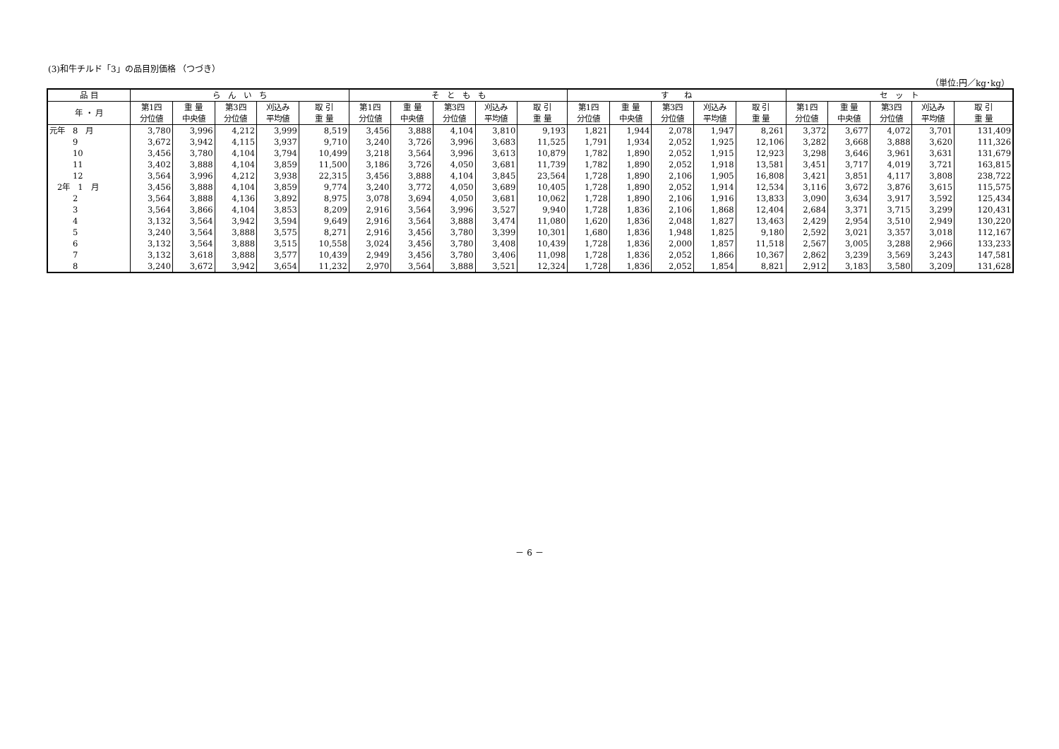(3)和牛チルド「3」の品目別価格 （つづき）
（単位:円／kg･kg）
| 品 目 | ら ん い ち | | | | | そ と も も | | | | | す ね | | | | | セ ッ ト | | | | |
| --- | --- | --- | --- | --- | --- | --- | --- | --- | --- | --- | --- | --- | --- | --- | --- | --- | --- | --- | --- | --- |
| 年 ・ 月 | 第1四 分位値 | 重 量 中央値 | 第3四 分位値 | 刈込み 平均値 | 取 引 重 量 | 第1四 分位値 | 重 量 中央値 | 第3四 分位値 | 刈込み 平均値 | 取 引 重 量 | 第1四 分位値 | 重 量 中央値 | 第3四 分位値 | 刈込み 平均値 | 取 引 重 量 | 第1四 分位値 | 重 量 中央値 | 第3四 分位値 | 刈込み 平均値 | 取 引 重 量 |
| 元年 8 月 | 3,780 | 3,996 | 4,212 | 3,999 | 8,519 | 3,456 | 3,888 | 4,104 | 3,810 | 9,193 | 1,821 | 1,944 | 2,078 | 1,947 | 8,261 | 3,372 | 3,677 | 4,072 | 3,701 | 131,409 |
| 9 | 3,672 | 3,942 | 4,115 | 3,937 | 9,710 | 3,240 | 3,726 | 3,996 | 3,683 | 11,525 | 1,791 | 1,934 | 2,052 | 1,925 | 12,106 | 3,282 | 3,668 | 3,888 | 3,620 | 111,326 |
| 10 | 3,456 | 3,780 | 4,104 | 3,794 | 10,499 | 3,218 | 3,564 | 3,996 | 3,613 | 10,879 | 1,782 | 1,890 | 2,052 | 1,915 | 12,923 | 3,298 | 3,646 | 3,961 | 3,631 | 131,679 |
| 11 | 3,402 | 3,888 | 4,104 | 3,859 | 11,500 | 3,186 | 3,726 | 4,050 | 3,681 | 11,739 | 1,782 | 1,890 | 2,052 | 1,918 | 13,581 | 3,451 | 3,717 | 4,019 | 3,721 | 163,815 |
| 12 | 3,564 | 3,996 | 4,212 | 3,938 | 22,315 | 3,456 | 3,888 | 4,104 | 3,845 | 23,564 | 1,728 | 1,890 | 2,106 | 1,905 | 16,808 | 3,421 | 3,851 | 4,117 | 3,808 | 238,722 |
| 2年 1 月 | 3,456 | 3,888 | 4,104 | 3,859 | 9,774 | 3,240 | 3,772 | 4,050 | 3,689 | 10,405 | 1,728 | 1,890 | 2,052 | 1,914 | 12,534 | 3,116 | 3,672 | 3,876 | 3,615 | 115,575 |
| 2 | 3,564 | 3,888 | 4,136 | 3,892 | 8,975 | 3,078 | 3,694 | 4,050 | 3,681 | 10,062 | 1,728 | 1,890 | 2,106 | 1,916 | 13,833 | 3,090 | 3,634 | 3,917 | 3,592 | 125,434 |
| 3 | 3,564 | 3,866 | 4,104 | 3,853 | 8,209 | 2,916 | 3,564 | 3,996 | 3,527 | 9,940 | 1,728 | 1,836 | 2,106 | 1,868 | 12,404 | 2,684 | 3,371 | 3,715 | 3,299 | 120,431 |
| 4 | 3,132 | 3,564 | 3,942 | 3,594 | 9,649 | 2,916 | 3,564 | 3,888 | 3,474 | 11,080 | 1,620 | 1,836 | 2,048 | 1,827 | 13,463 | 2,429 | 2,954 | 3,510 | 2,949 | 130,220 |
| 5 | 3,240 | 3,564 | 3,888 | 3,575 | 8,271 | 2,916 | 3,456 | 3,780 | 3,399 | 10,301 | 1,680 | 1,836 | 1,948 | 1,825 | 9,180 | 2,592 | 3,021 | 3,357 | 3,018 | 112,167 |
| 6 | 3,132 | 3,564 | 3,888 | 3,515 | 10,558 | 3,024 | 3,456 | 3,780 | 3,408 | 10,439 | 1,728 | 1,836 | 2,000 | 1,857 | 11,518 | 2,567 | 3,005 | 3,288 | 2,966 | 133,233 |
| 7 | 3,132 | 3,618 | 3,888 | 3,577 | 10,439 | 2,949 | 3,456 | 3,780 | 3,406 | 11,098 | 1,728 | 1,836 | 2,052 | 1,866 | 10,367 | 2,862 | 3,239 | 3,569 | 3,243 | 147,581 |
| 8 | 3,240 | 3,672 | 3,942 | 3,654 | 11,232 | 2,970 | 3,564 | 3,888 | 3,521 | 12,324 | 1,728 | 1,836 | 2,052 | 1,854 | 8,821 | 2,912 | 3,183 | 3,580 | 3,209 | 131,628 |
－ 6 －